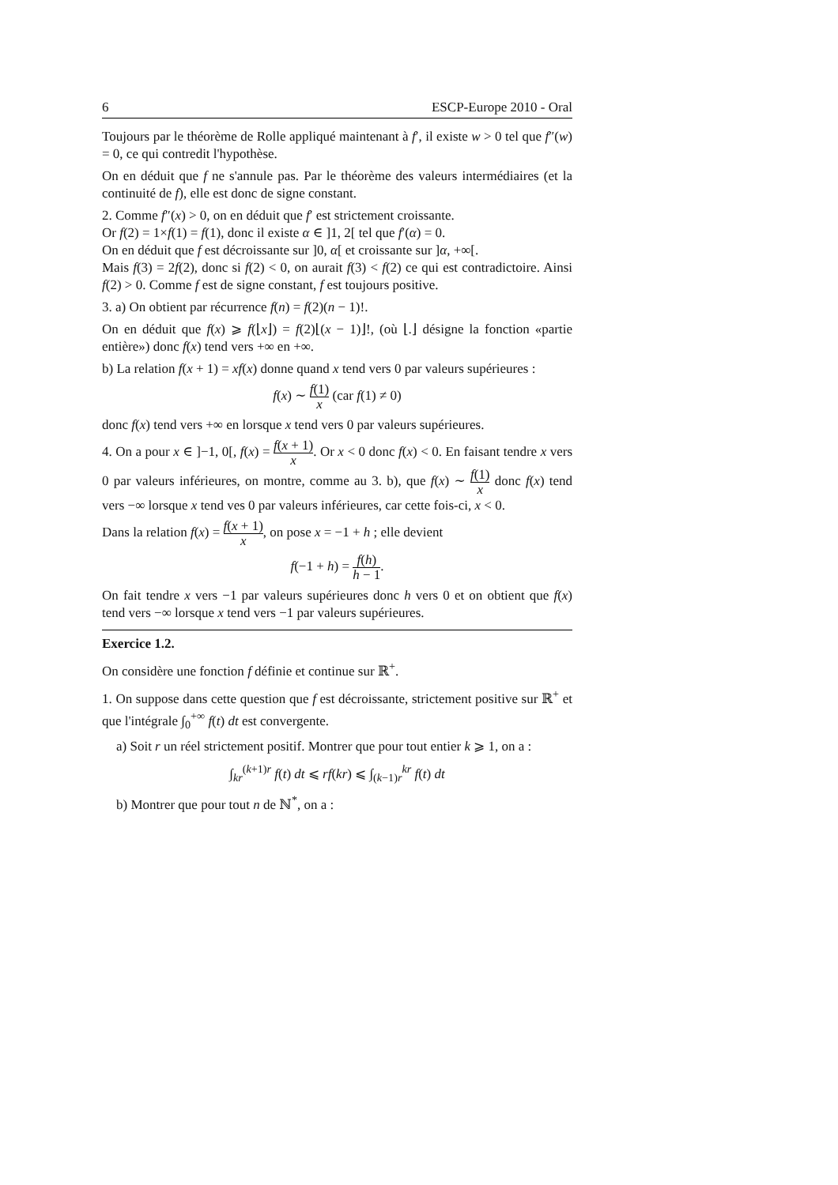6 ESCP-Europe 2010 - Oral
Toujours par le théorème de Rolle appliqué maintenant à f′, il existe w > 0 tel que f″(w) = 0, ce qui contredit l'hypothèse.
On en déduit que f ne s'annule pas. Par le théorème des valeurs intermédiaires (et la continuité de f), elle est donc de signe constant.
2. Comme f″(x) > 0, on en déduit que f′ est strictement croissante.
Or f(2) = 1×f(1) = f(1), donc il existe α ∈ ]1, 2[ tel que f′(α) = 0.
On en déduit que f est décroissante sur ]0, α[ et croissante sur ]α, +∞[.
Mais f(3) = 2f(2), donc si f(2) < 0, on aurait f(3) < f(2) ce qui est contradictoire. Ainsi f(2) > 0. Comme f est de signe constant, f est toujours positive.
3. a) On obtient par récurrence f(n) = f(2)(n − 1)!.
On en déduit que f(x) ⩾ f(⌊x⌋) = f(2)⌊(x − 1)⌋!, (où ⌊.⌋ désigne la fonction «partie entière») donc f(x) tend vers +∞ en +∞.
b) La relation f(x + 1) = xf(x) donne quand x tend vers 0 par valeurs supérieures :
f(x) ∼ f(1) x (car f(1) ≠ 0)
donc f(x) tend vers +∞ en lorsque x tend vers 0 par valeurs supérieures.
4. On a pour x ∈ ]−1, 0[, f(x) = f(x + 1) x. Or x < 0 donc f(x) < 0. En faisant tendre x vers 0 par valeurs inférieures, on montre, comme au 3. b), que f(x) ∼ f(1) x donc f(x) tend vers −∞ lorsque x tend ves 0 par valeurs inférieures, car cette fois-ci, x < 0.
Dans la relation f(x) = f(x + 1) x, on pose x = −1 + h ; elle devient
f(−1 + h) = f(h) h − 1.
On fait tendre x vers −1 par valeurs supérieures donc h vers 0 et on obtient que f(x) tend vers −∞ lorsque x tend vers −1 par valeurs supérieures.
Exercice 1.2.
On considère une fonction f définie et continue sur ℝ<sup>+</sup>.
1. On suppose dans cette question que f est décroissante, strictement positive sur ℝ<sup>+</sup> et que l'intégrale ∫<sub>0</sub><sup>+∞</sup> f(t) dt est convergente.
a) Soit r un réel strictement positif. Montrer que pour tout entier k ⩾ 1, on a :
∫<sub>kr</sub><sup>(k+1)r</sup> f(t) dt ⩽ rf(kr) ⩽ ∫<sub>(k−1)r</sub><sup>kr</sup> f(t) dt
b) Montrer que pour tout n de ℕ<sup>*</sup>, on a :